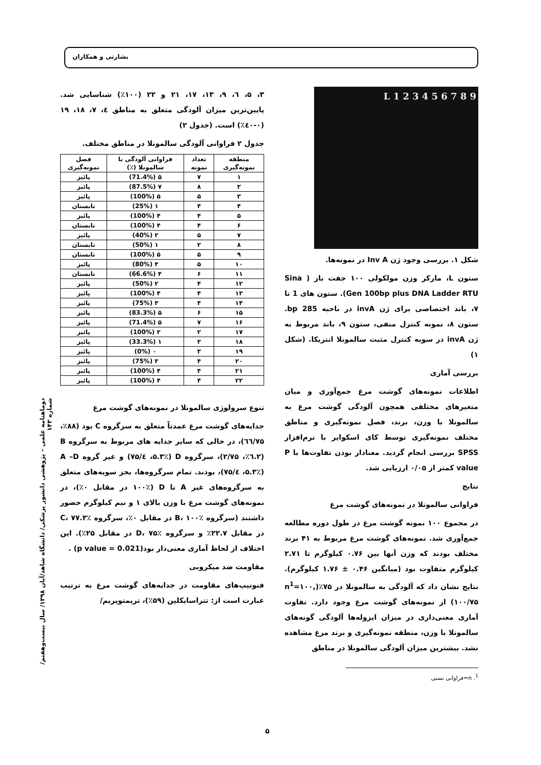بشارتی و همکاران
L 1 2 3 4 5 6 7 8 9
شکل ۱. بررسی وجود ژن Inv A در نمونه‌ها.
ستون L، مارکر وزن مولکولی ۱۰۰ جفت باز ( Sina Gen 100bp plus DNA Ladder RTU). ستون های 1 تا ۷، باند اختصاصی برای ژن invA در ناحیه 285 bp. ستون ۸، نمونه کنترل منفی، ستون ۹، باند مربوط به ژن invA در سویه کنترل مثبت سالمونلا انتریکا. (شکل ۱)
بررسی آماری
اطلاعات نمونه‌های گوشت مرغ جمع‌آوری و میان متغیرهای مختلفی همچون آلودگی گوشت مرغ به سالمونلا با وزن، برند، فصل نمونه‌گیری و مناطق مختلف نمونه‌گیری توسط کای اسکوایر با نرم‌افزار SPSS بررسی انجام گردید. معنادار بودن تفاوت‌ها با P value کمتر از ۰/۰۵ ارزیابی شد.
نتایج
فراوانی سالمونلا در نمونه‌های گوشت مرغ
در مجموع ۱۰۰ نمونه گوشت مرغ در طول دوره مطالعه جمع‌آوری شد. نمونه‌های گوشت مرغ مربوط به ۴۱ برند مختلف بودند که وزن آنها بین ۰.۷۶ کیلوگرم تا ۲.۷۱ کیلوگرم متفاوت بود (میانگین ۰.۴۶ ± ۱.۷۶ کیلوگرم). نتایج نشان داد که آلودگی به سالمونلا در ۷۵٪(n<sup>1</sup>=۱۰۰, ۱۰۰/۷۵) از نمونه‌های گوشت مرغ وجود دارد. تفاوت آماری معنی‌داری در میزان ایزوله‌ها آلودگی گونه‌های سالمونلا با وزن، منطقه نمونه‌گیری و برند مرغ مشاهده نشد. بیشترین میزان آلودگی سالمونلا در مناطق
<sup>1</sup>. n=فراوانی نسبی
۳، ۵، ٦، ۹، ۱۳، ۱۷، ۲۱ و ۲۲ (۱۰۰٪) شناسایی شد. پایین‌ترین میزان آلودگی متعلق به مناطق ٤، ۷، ۱۸، ۱۹ (۰-٤۰٪) است. (جدول ۲)
جدول ۲ فراوانی آلودگی سالمونلا در مناطق مختلف.
| منطقه نمونه‌گیری | تعداد نمونه | فراوانی آلودگی با سالمونلا (٪) | فصل نمونه‌گیری |
| --- | --- | --- | --- |
| ۱ | ۷ | ۵ (71.4%) | پائیز |
| ۲ | ۸ | ۷ (87.5%) | پائیز |
| ۳ | ۵ | ۵ (100%) | پائیز |
| ۴ | ۴ | ۱ (25%) | تابستان |
| ۵ | ۴ | ۴ (100%) | پائیز |
| ۶ | ۴ | ۴ (100%) | تابستان |
| ۷ | ۵ | ۲ (40%) | پائیز |
| ۸ | ۲ | ۱ (50%) | تابستان |
| ۹ | ۵ | ۵ (100%) | تابستان |
| ۱۰ | ۵ | ۴ (80%) | پائیز |
| ۱۱ | ۶ | ۴ (66.6%) | تابستان |
| ۱۲ | ۴ | ۲ (50%) | پائیز |
| ۱۳ | ۴ | ۴ (100%) | پائیز |
| ۱۴ | ۴ | ۳ (75%) | پائیز |
| ۱۵ | ۶ | ۵ (83.3%) | پائیز |
| ۱۶ | ۷ | ۵ (71.4%) | پائیز |
| ۱۷ | ۲ | ۲ (100%) | پائیز |
| ۱۸ | ۳ | ۱ (33.3%) | پائیز |
| ۱۹ | ۳ | ۰ (0%) | پائیز |
| ۲۰ | ۴ | ۳ (75%) | پائیز |
| ۲۱ | ۴ | ۴ (100%) | پائیز |
| ۲۲ | ۴ | ۴ (100%) | پائیز |
تنوع سرولوژی سالمونلا در نمونه‌های گوشت مرغ
جدایه‌های گوشت مرغ عمدتاً متعلق به سرگروه C بود (۸۸٪، ٦٦/۷۵)، در حالی که سایر جدایه های مربوط به سرگروه B (۲.٦٪، ۲/۷۵)، سرگروه D (۵.۳٪، ٤/۷۵) و غیر گروه A –D (۵.۳٪، ٤/۷۵)، بودند. تمام سرگروه‌ها، بجز سویه‌های متعلق به سرگروه‌های غیر A تا D (۱۰۰٪ در مقابل ۰٪)، در نمونه‌های گوشت مرغ با وزن بالای ۱ و نیم کیلوگرم حضور داشتند (سرگروه B، ۱۰۰٪ در مقابل ۰٪، سرگروه C، ۷۷.۳٪ در مقابل ۲۲.۷٪ و سرگروه D، ۷۵٪ در مقابل ۲۵٪). این اختلاف از لحاظ آماری معنی‌دار بود(p value = 0.021) .
مقاومت ضد میکروبی
فنوتیپ‌های مقاومت در جدایه‌های گوشت مرغ به ترتیب عبارت است از: تتراسایکلین (۵۹٪)، تریمتوپریم/
دوماهنامه علمی – پژوهشی دانشور پزشکی/ دانشگاه شاهد/آبان ۱۳۹۸/ سال بیست‌وهفتم/ شماره ۱۴۳
۵